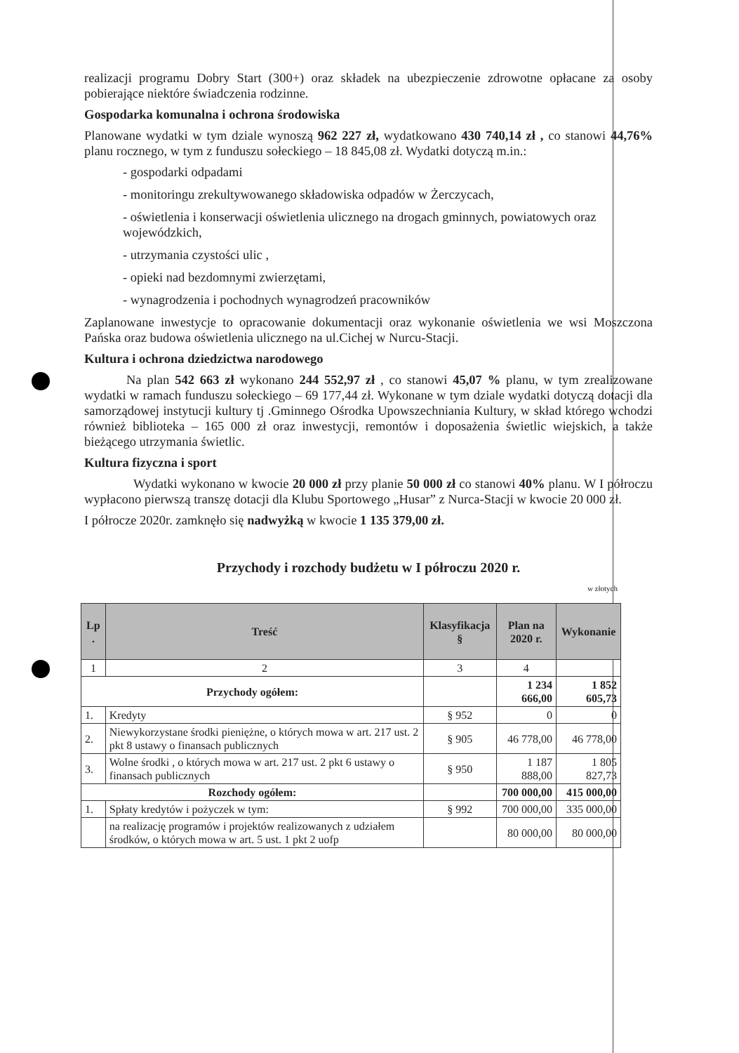realizacji programu Dobry Start (300+) oraz składek na ubezpieczenie zdrowotne opłacane za osoby pobierające niektóre świadczenia rodzinne.
Gospodarka komunalna i ochrona środowiska
Planowane wydatki w tym dziale wynoszą 962 227 zł, wydatkowano 430 740,14 zł , co stanowi 44,76% planu rocznego, w tym z funduszu sołeckiego – 18 845,08 zł. Wydatki dotyczą m.in.:
- gospodarki odpadami
- monitoringu zrekultywowanego składowiska odpadów w Żerczycach,
- oświetlenia i konserwacji oświetlenia ulicznego na drogach gminnych, powiatowych oraz wojewódzkich,
- utrzymania czystości ulic ,
- opieki nad bezdomnymi zwierzętami,
- wynagrodzenia i pochodnych wynagrodzeń pracowników
Zaplanowane inwestycje to opracowanie dokumentacji oraz wykonanie oświetlenia we wsi Moszczona Pańska oraz budowa oświetlenia ulicznego na ul.Cichej w Nurcu-Stacji.
Kultura i ochrona dziedzictwa narodowego
Na plan 542 663 zł wykonano 244 552,97 zł , co stanowi 45,07 % planu, w tym zrealizowane wydatki w ramach funduszu sołeckiego – 69 177,44 zł. Wykonane w tym dziale wydatki dotyczą dotacji dla samorządowej instytucji kultury tj .Gminnego Ośrodka Upowszechniania Kultury, w skład którego wchodzi również biblioteka – 165 000 zł oraz inwestycji, remontów i doposażenia świetlic wiejskich, a także bieżącego utrzymania świetlic.
Kultura fizyczna i sport
Wydatki wykonano w kwocie 20 000 zł przy planie 50 000 zł co stanowi 40% planu. W I półroczu wypłacono pierwszą transzę dotacji dla Klubu Sportowego „Husar” z Nurca-Stacji w kwocie 20 000 zł.
I półrocze 2020r. zamknęło się nadwyżką w kwocie 1 135 379,00 zł.
Przychody i rozchody budżetu w I półroczu 2020 r.
w złotych
| Lp . | Treść | Klasyfikacja § | Plan na 2020 r. | Wykonanie |
| --- | --- | --- | --- | --- |
| 1 | 2 | 3 | 4 | |
| Przychody ogółem: | | | 1 234 666,00 | 1 852 605,73 |
| 1. | Kredyty | § 952 | 0 | 0 |
| 2. | Niewykorzystane środki pieniężne, o których mowa w art. 217 ust. 2 pkt 8 ustawy o finansach publicznych | § 905 | 46 778,00 | 46 778,00 |
| 3. | Wolne środki , o których mowa w art. 217 ust. 2 pkt 6 ustawy o finansach publicznych | § 950 | 1 187 888,00 | 1 805 827,73 |
| Rozchody ogółem: | | | 700 000,00 | 415 000,00 |
| 1. | Spłaty kredytów i pożyczek w tym: | § 992 | 700 000,00 | 335 000,00 |
| | na realizację programów i projektów realizowanych z udziałem środków, o których mowa w art. 5 ust. 1 pkt 2 uofp | | 80 000,00 | 80 000,00 |